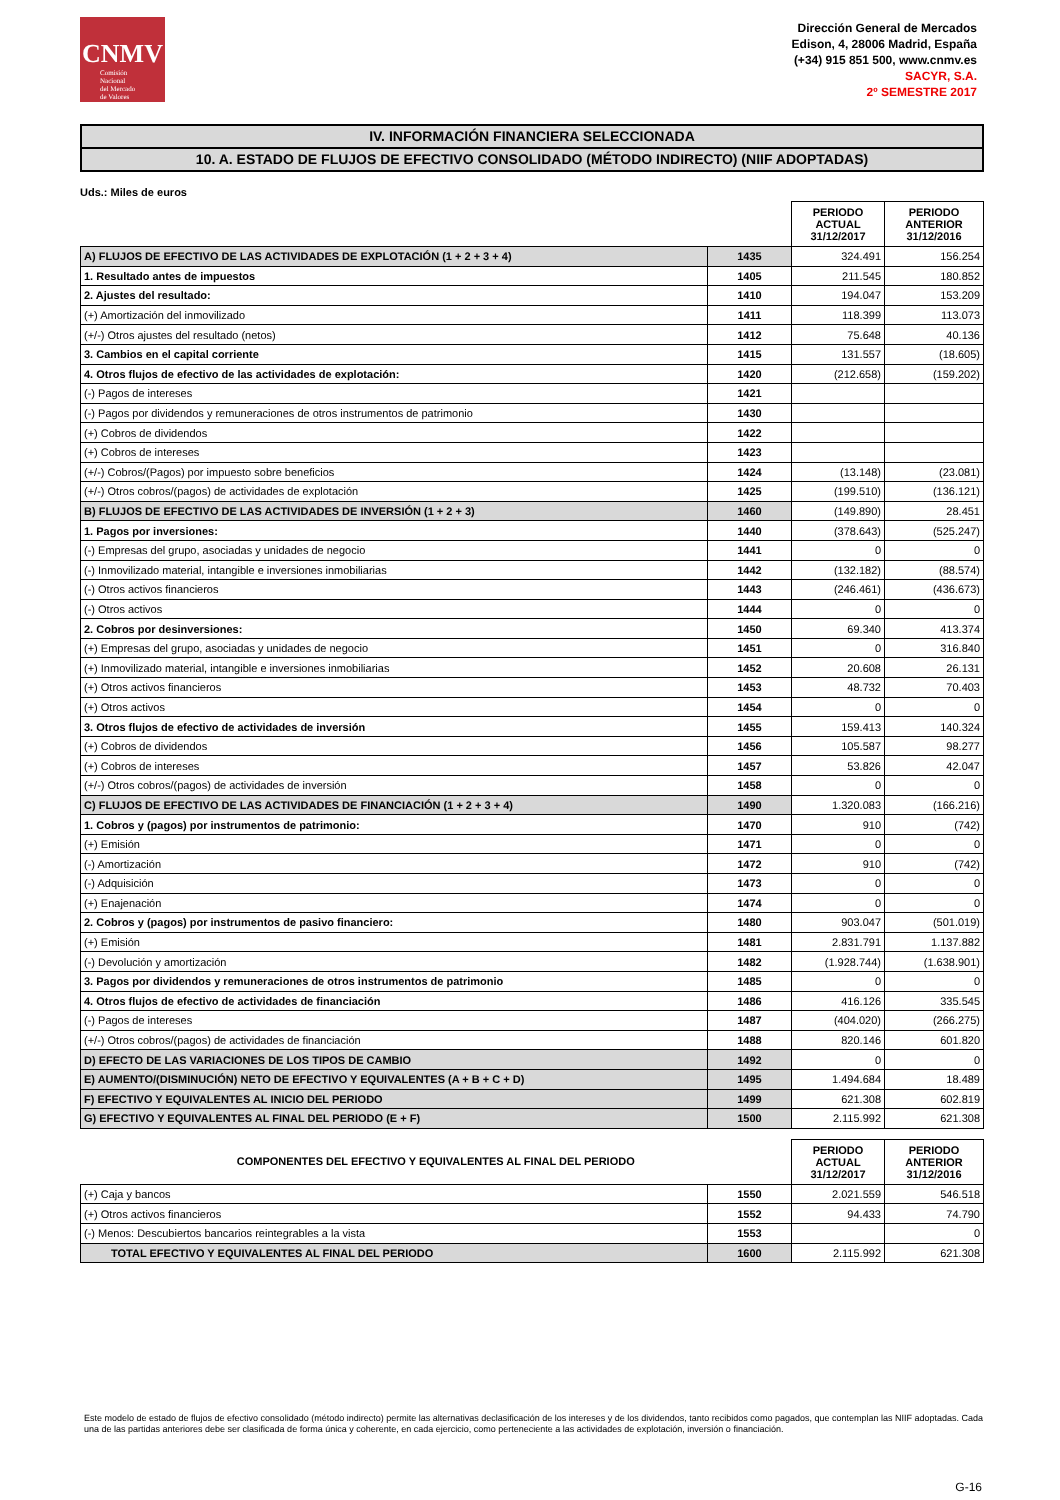CNMV
Comisión
Nacional
del Mercado
de Valores
Dirección General de Mercados
Edison, 4, 28006 Madrid, España
(+34) 915 851 500, www.cnmv.es
SACYR, S.A.
2º SEMESTRE 2017
IV. INFORMACIÓN FINANCIERA SELECCIONADA
10. A. ESTADO DE FLUJOS DE EFECTIVO CONSOLIDADO (MÉTODO INDIRECTO) (NIIF ADOPTADAS)
Uds.: Miles de euros
| | | PERIODO ACTUAL 31/12/2017 | PERIODO ANTERIOR 31/12/2016 |
| A) FLUJOS DE EFECTIVO DE LAS ACTIVIDADES DE EXPLOTACIÓN (1 + 2 + 3 + 4) | 1435 | 324.491 | 156.254 |
| 1. Resultado antes de impuestos | 1405 | 211.545 | 180.852 |
| 2. Ajustes del resultado: | 1410 | 194.047 | 153.209 |
| (+) Amortización del inmovilizado | 1411 | 118.399 | 113.073 |
| (+/-) Otros ajustes del resultado (netos) | 1412 | 75.648 | 40.136 |
| 3. Cambios en el capital corriente | 1415 | 131.557 | (18.605) |
| 4. Otros flujos de efectivo de las actividades de explotación: | 1420 | (212.658) | (159.202) |
| (-) Pagos de intereses | 1421 | | |
| (-) Pagos por dividendos y remuneraciones de otros instrumentos de patrimonio | 1430 | | |
| (+) Cobros de dividendos | 1422 | | |
| (+) Cobros de intereses | 1423 | | |
| (+/-) Cobros/(Pagos) por impuesto sobre beneficios | 1424 | (13.148) | (23.081) |
| (+/-) Otros cobros/(pagos) de actividades de explotación | 1425 | (199.510) | (136.121) |
| B) FLUJOS DE EFECTIVO DE LAS ACTIVIDADES DE INVERSIÓN (1 + 2 + 3) | 1460 | (149.890) | 28.451 |
| 1. Pagos por inversiones: | 1440 | (378.643) | (525.247) |
| (-) Empresas del grupo, asociadas y unidades de negocio | 1441 | 0 | 0 |
| (-) Inmovilizado material, intangible e inversiones inmobiliarias | 1442 | (132.182) | (88.574) |
| (-) Otros activos financieros | 1443 | (246.461) | (436.673) |
| (-) Otros activos | 1444 | 0 | 0 |
| 2. Cobros por desinversiones: | 1450 | 69.340 | 413.374 |
| (+) Empresas del grupo, asociadas y unidades de negocio | 1451 | 0 | 316.840 |
| (+) Inmovilizado material, intangible e inversiones inmobiliarias | 1452 | 20.608 | 26.131 |
| (+) Otros activos financieros | 1453 | 48.732 | 70.403 |
| (+) Otros activos | 1454 | 0 | 0 |
| 3. Otros flujos de efectivo de actividades de inversión | 1455 | 159.413 | 140.324 |
| (+) Cobros de dividendos | 1456 | 105.587 | 98.277 |
| (+) Cobros de intereses | 1457 | 53.826 | 42.047 |
| (+/-) Otros cobros/(pagos) de actividades de inversión | 1458 | 0 | 0 |
| C) FLUJOS DE EFECTIVO DE LAS ACTIVIDADES DE FINANCIACIÓN (1 + 2 + 3 + 4) | 1490 | 1.320.083 | (166.216) |
| 1. Cobros y (pagos) por instrumentos de patrimonio: | 1470 | 910 | (742) |
| (+) Emisión | 1471 | 0 | 0 |
| (-) Amortización | 1472 | 910 | (742) |
| (-) Adquisición | 1473 | 0 | 0 |
| (+) Enajenación | 1474 | 0 | 0 |
| 2. Cobros y (pagos) por instrumentos de pasivo financiero: | 1480 | 903.047 | (501.019) |
| (+) Emisión | 1481 | 2.831.791 | 1.137.882 |
| (-) Devolución y amortización | 1482 | (1.928.744) | (1.638.901) |
| 3. Pagos por dividendos y remuneraciones de otros instrumentos de patrimonio | 1485 | 0 | 0 |
| 4. Otros flujos de efectivo de actividades de financiación | 1486 | 416.126 | 335.545 |
| (-) Pagos de intereses | 1487 | (404.020) | (266.275) |
| (+/-) Otros cobros/(pagos) de actividades de financiación | 1488 | 820.146 | 601.820 |
| D) EFECTO DE LAS VARIACIONES DE LOS TIPOS DE CAMBIO | 1492 | 0 | 0 |
| E) AUMENTO/(DISMINUCIÓN) NETO DE EFECTIVO Y EQUIVALENTES (A + B + C + D) | 1495 | 1.494.684 | 18.489 |
| F) EFECTIVO Y EQUIVALENTES AL INICIO DEL PERIODO | 1499 | 621.308 | 602.819 |
| G) EFECTIVO Y EQUIVALENTES AL FINAL DEL PERIODO (E + F) | 1500 | 2.115.992 | 621.308 |
| COMPONENTES DEL EFECTIVO Y EQUIVALENTES AL FINAL DEL PERIODO | | PERIODO ACTUAL 31/12/2017 | PERIODO ANTERIOR 31/12/2016 |
| (+) Caja y bancos | 1550 | 2.021.559 | 546.518 |
| (+) Otros activos financieros | 1552 | 94.433 | 74.790 |
| (-) Menos: Descubiertos bancarios reintegrables a la vista | 1553 | | 0 |
| TOTAL EFECTIVO Y EQUIVALENTES AL FINAL DEL PERIODO | 1600 | 2.115.992 | 621.308 |
Este modelo de estado de flujos de efectivo consolidado (método indirecto) permite las alternativas declasificación de los intereses y de los dividendos, tanto recibidos como pagados, que contemplan las NIIF adoptadas. Cada una de las partidas anteriores debe ser clasificada de forma única y coherente, en cada ejercicio, como perteneciente a las actividades de explotación, inversión o financiación.
G-16